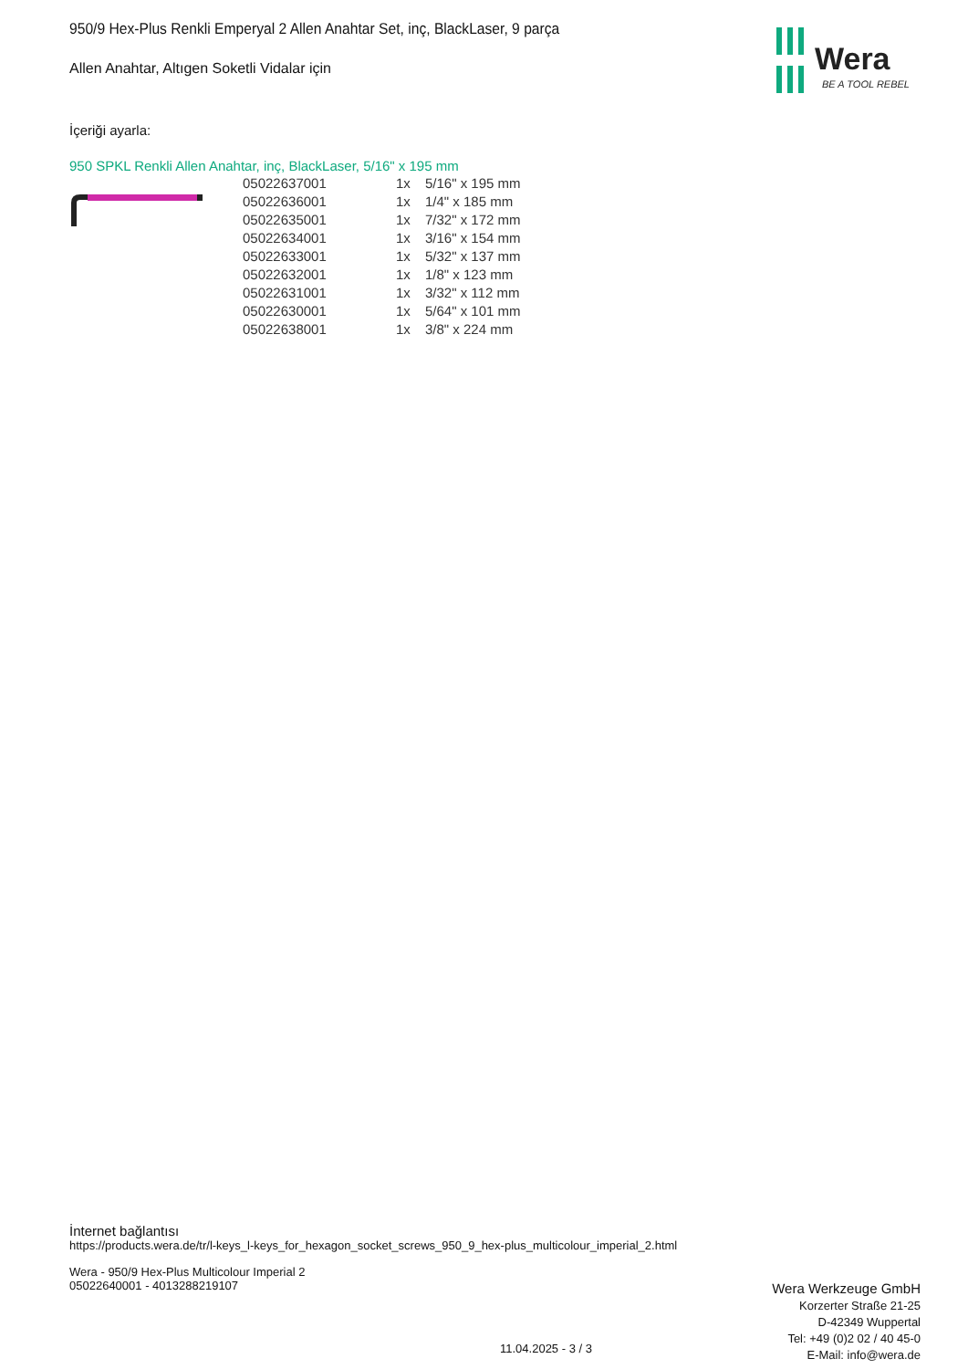Wera
BE A TOOL REBEL
950/9 Hex-Plus Renkli Emperyal 2 Allen Anahtar Set, inç, BlackLaser, 9 parça
Allen Anahtar, Altıgen Soketli Vidalar için
İçeriği ayarla:
950 SPKL Renkli Allen Anahtar, inç, BlackLaser, 5/16" x 195 mm
| 05022637001 | 1x | 5/16" x 195 mm |
| 05022636001 | 1x | 1/4" x 185 mm |
| 05022635001 | 1x | 7/32" x 172 mm |
| 05022634001 | 1x | 3/16" x 154 mm |
| 05022633001 | 1x | 5/32" x 137 mm |
| 05022632001 | 1x | 1/8" x 123 mm |
| 05022631001 | 1x | 3/32" x 112 mm |
| 05022630001 | 1x | 5/64" x 101 mm |
| 05022638001 | 1x | 3/8" x 224 mm |
İnternet bağlantısı
https://products.wera.de/tr/l-keys_l-keys_for_hexagon_socket_screws_950_9_hex-plus_multicolour_imperial_2.html
Wera - 950/9 Hex-Plus Multicolour Imperial 2
05022640001 - 4013288219107
11.04.2025 - 3 / 3
Wera Werkzeuge GmbH
Korzerter Straße 21-25
D-42349 Wuppertal
Tel: +49 (0)2 02 / 40 45-0
E-Mail: info@wera.de